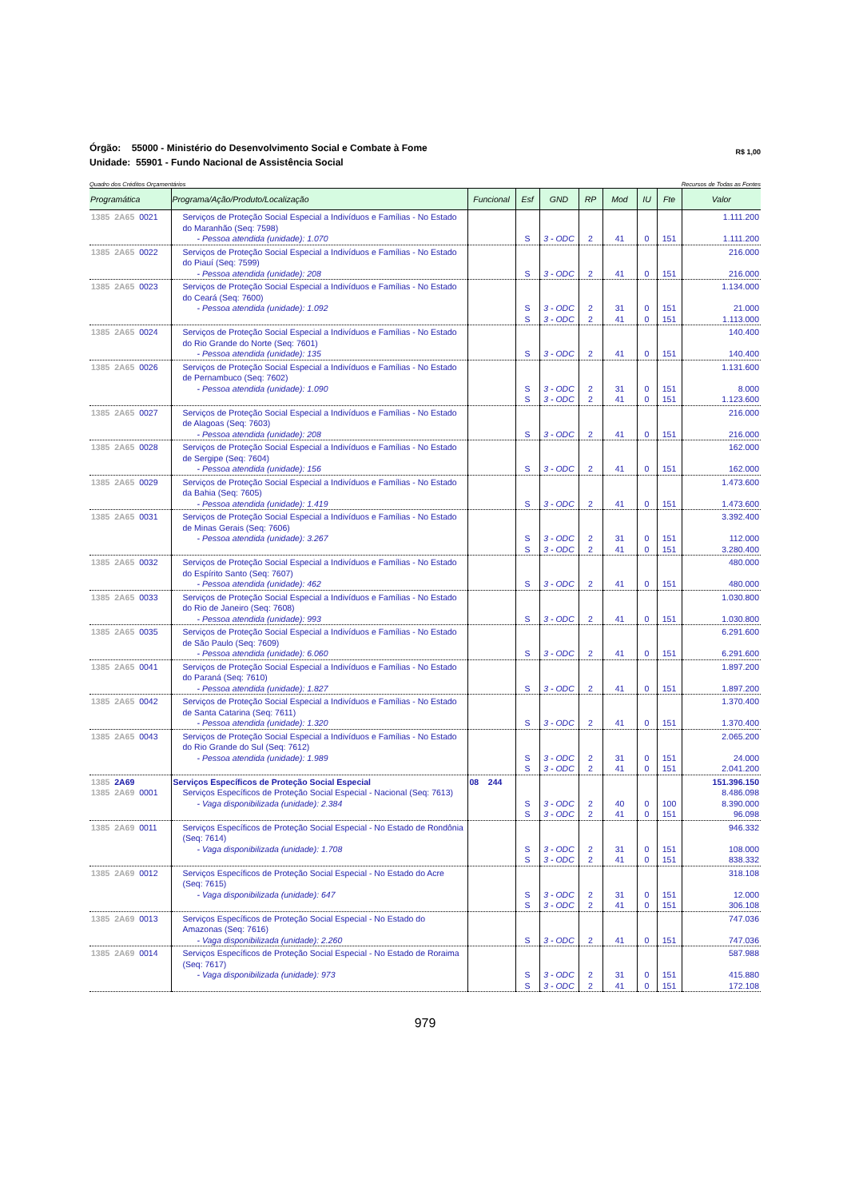Órgão: 55000 - Ministério do Desenvolvimento Social e Combate à Fome
Unidade: 55901 - Fundo Nacional de Assistência Social
R$ 1,00
Quadro dos Créditos Orçamentários Recursos de Todas as Fontes
| Programática | Programa/Ação/Produto/Localização | Funcional | Esf | GND | RP | Mod | IU | Fte | Valor |
| --- | --- | --- | --- | --- | --- | --- | --- | --- | --- |
| 1385 2A65 0021 | Serviços de Proteção Social Especial a Indivíduos e Famílias - No Estado do Maranhão (Seq: 7598) | | | | | | | | 1.111.200 |
| | - Pessoa atendida (unidade): 1.070 | | S | 3 - ODC | 2 | 41 | 0 | 151 | 1.111.200 |
| 1385 2A65 0022 | Serviços de Proteção Social Especial a Indivíduos e Famílias - No Estado do Piauí (Seq: 7599) | | | | | | | | 216.000 |
| | - Pessoa atendida (unidade): 208 | | S | 3 - ODC | 2 | 41 | 0 | 151 | 216.000 |
| 1385 2A65 0023 | Serviços de Proteção Social Especial a Indivíduos e Famílias - No Estado do Ceará (Seq: 7600) | | | | | | | | 1.134.000 |
| | - Pessoa atendida (unidade): 1.092 | | S S | 3 - ODC 3 - ODC | 2 2 | 31 41 | 0 0 | 151 151 | 21.000 1.113.000 |
| 1385 2A65 0024 | Serviços de Proteção Social Especial a Indivíduos e Famílias - No Estado do Rio Grande do Norte (Seq: 7601) | | | | | | | | 140.400 |
| | - Pessoa atendida (unidade): 135 | | S | 3 - ODC | 2 | 41 | 0 | 151 | 140.400 |
| 1385 2A65 0026 | Serviços de Proteção Social Especial a Indivíduos e Famílias - No Estado de Pernambuco (Seq: 7602) | | | | | | | | 1.131.600 |
| | - Pessoa atendida (unidade): 1.090 | | S S | 3 - ODC 3 - ODC | 2 2 | 31 41 | 0 0 | 151 151 | 8.000 1.123.600 |
| 1385 2A65 0027 | Serviços de Proteção Social Especial a Indivíduos e Famílias - No Estado de Alagoas (Seq: 7603) | | | | | | | | 216.000 |
| | - Pessoa atendida (unidade): 208 | | S | 3 - ODC | 2 | 41 | 0 | 151 | 216.000 |
| 1385 2A65 0028 | Serviços de Proteção Social Especial a Indivíduos e Famílias - No Estado de Sergipe (Seq: 7604) | | | | | | | | 162.000 |
| | - Pessoa atendida (unidade): 156 | | S | 3 - ODC | 2 | 41 | 0 | 151 | 162.000 |
| 1385 2A65 0029 | Serviços de Proteção Social Especial a Indivíduos e Famílias - No Estado da Bahia (Seq: 7605) | | | | | | | | 1.473.600 |
| | - Pessoa atendida (unidade): 1.419 | | S | 3 - ODC | 2 | 41 | 0 | 151 | 1.473.600 |
| 1385 2A65 0031 | Serviços de Proteção Social Especial a Indivíduos e Famílias - No Estado de Minas Gerais (Seq: 7606) | | | | | | | | 3.392.400 |
| | - Pessoa atendida (unidade): 3.267 | | S S | 3 - ODC 3 - ODC | 2 2 | 31 41 | 0 0 | 151 151 | 112.000 3.280.400 |
| 1385 2A65 0032 | Serviços de Proteção Social Especial a Indivíduos e Famílias - No Estado do Espírito Santo (Seq: 7607) | | | | | | | | 480.000 |
| | - Pessoa atendida (unidade): 462 | | S | 3 - ODC | 2 | 41 | 0 | 151 | 480.000 |
| 1385 2A65 0033 | Serviços de Proteção Social Especial a Indivíduos e Famílias - No Estado do Rio de Janeiro (Seq: 7608) | | | | | | | | 1.030.800 |
| | - Pessoa atendida (unidade): 993 | | S | 3 - ODC | 2 | 41 | 0 | 151 | 1.030.800 |
| 1385 2A65 0035 | Serviços de Proteção Social Especial a Indivíduos e Famílias - No Estado de São Paulo (Seq: 7609) | | | | | | | | 6.291.600 |
| | - Pessoa atendida (unidade): 6.060 | | S | 3 - ODC | 2 | 41 | 0 | 151 | 6.291.600 |
| 1385 2A65 0041 | Serviços de Proteção Social Especial a Indivíduos e Famílias - No Estado do Paraná (Seq: 7610) | | | | | | | | 1.897.200 |
| | - Pessoa atendida (unidade): 1.827 | | S | 3 - ODC | 2 | 41 | 0 | 151 | 1.897.200 |
| 1385 2A65 0042 | Serviços de Proteção Social Especial a Indivíduos e Famílias - No Estado de Santa Catarina (Seq: 7611) | | | | | | | | 1.370.400 |
| | - Pessoa atendida (unidade): 1.320 | | S | 3 - ODC | 2 | 41 | 0 | 151 | 1.370.400 |
| 1385 2A65 0043 | Serviços de Proteção Social Especial a Indivíduos e Famílias - No Estado do Rio Grande do Sul (Seq: 7612) | | | | | | | | 2.065.200 |
| | - Pessoa atendida (unidade): 1.989 | | S S | 3 - ODC 3 - ODC | 2 2 | 31 41 | 0 0 | 151 151 | 24.000 2.041.200 |
| 1385 2A69 | Serviços Específicos de Proteção Social Especial | 08 244 | | | | | | | 151.396.150 |
| 1385 2A69 0001 | Serviços Específicos de Proteção Social Especial - Nacional (Seq: 7613) | | | | | | | | 8.486.098 |
| | - Vaga disponibilizada (unidade): 2.384 | | S S | 3 - ODC 3 - ODC | 2 2 | 40 41 | 0 0 | 100 151 | 8.390.000 96.098 |
| 1385 2A69 0011 | Serviços Específicos de Proteção Social Especial - No Estado de Rondônia (Seq: 7614) | | | | | | | | 946.332 |
| | - Vaga disponibilizada (unidade): 1.708 | | S S | 3 - ODC 3 - ODC | 2 2 | 31 41 | 0 0 | 151 151 | 108.000 838.332 |
| 1385 2A69 0012 | Serviços Específicos de Proteção Social Especial - No Estado do Acre (Seq: 7615) | | | | | | | | 318.108 |
| | - Vaga disponibilizada (unidade): 647 | | S S | 3 - ODC 3 - ODC | 2 2 | 31 41 | 0 0 | 151 151 | 12.000 306.108 |
| 1385 2A69 0013 | Serviços Específicos de Proteção Social Especial - No Estado do Amazonas (Seq: 7616) | | | | | | | | 747.036 |
| | - Vaga disponibilizada (unidade): 2.260 | | S | 3 - ODC | 2 | 41 | 0 | 151 | 747.036 |
| 1385 2A69 0014 | Serviços Específicos de Proteção Social Especial - No Estado de Roraima (Seq: 7617) | | | | | | | | 587.988 |
| | - Vaga disponibilizada (unidade): 973 | | S S | 3 - ODC 3 - ODC | 2 2 | 31 41 | 0 0 | 151 151 | 415.880 172.108 |
979